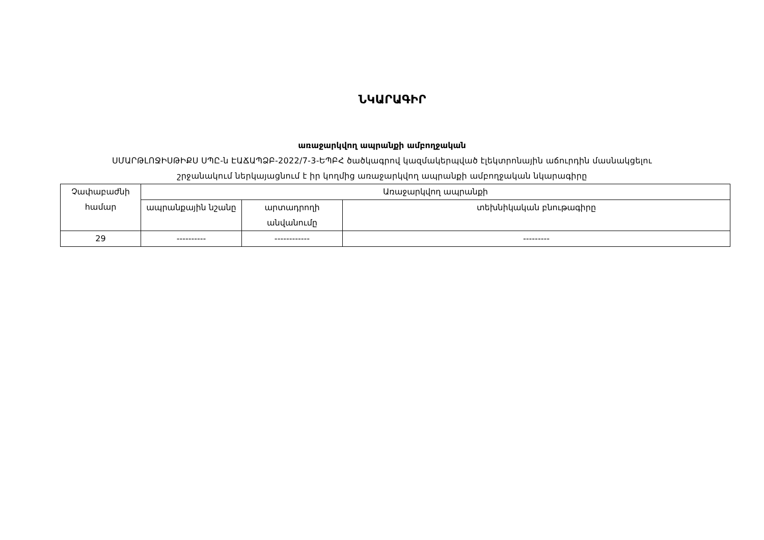ՆԿԱՐԱԳԻՐ
առաջարկվող ապրանքի ամբողջական
ՍՄԱՐԹԼՈՋԻՍԹԻՔՍ ՍՊԸ-ն ԷԱՃԱՊՁԲ-2022/7-3-ԵՊԲՀ ծածկագրով կազմակերպված էլեկտրոնային աճուրդին մասնակցելու
շրջանակում ներկայացնում է իր կողմից առաջարկվող ապրանքի ամբողջական նկարագիրը
| Չափաբաժնի համար | Առաջարկվող ապրանքի | | |
| --- | --- | --- | --- |
| | ապրանքային նշանը | արտադրողի անվանումը | տեխնիկական բնութագիրը |
| 29 | ---------- | ------------ | --------- |